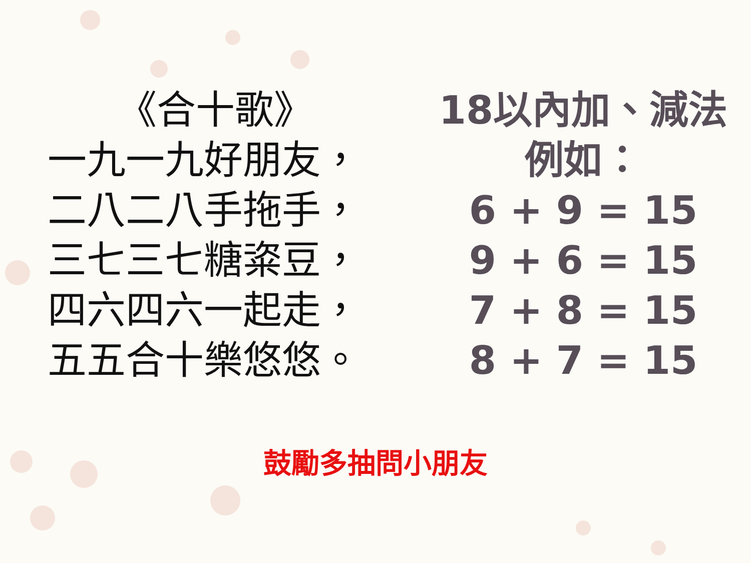《合十歌》
一九一九好朋友，
二八二八手拖手，
三七三七糖粢豆，
四六四六一起走，
五五合十樂悠悠。
18以內加、減法
例如：
6 + 9 = 15
9 + 6 = 15
7 + 8 = 15
8 + 7 = 15
鼓勵多抽問小朋友